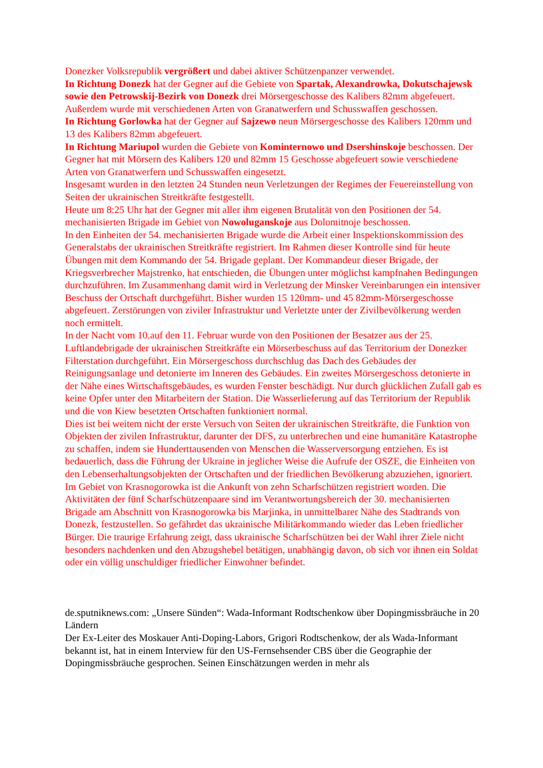Donezker Volksrepublik vergrößert und dabei aktiver Schützenpanzer verwendet.
In Richtung Donezk hat der Gegner auf die Gebiete von Spartak, Alexandrowka, Dokutschajewsk sowie den Petrowskij-Bezirk von Donezk drei Mörsergeschosse des Kalibers 82mm abgefeuert. Außerdem wurde mit verschiedenen Arten von Granatwerfern und Schusswaffen geschossen.
In Richtung Gorlowka hat der Gegner auf Sajzewo neun Mörsergeschosse des Kalibers 120mm und 13 des Kalibers 82mm abgefeuert.
In Richtung Mariupol wurden die Gebiete von Kominternowo und Dsershinskoje beschossen. Der Gegner hat mit Mörsern des Kalibers 120 und 82mm 15 Geschosse abgefeuert sowie verschiedene Arten von Granatwerfern und Schusswaffen eingesetzt.
Insgesamt wurden in den letzten 24 Stunden neun Verletzungen der Regimes der Feuereinstellung von Seiten der ukrainischen Streitkräfte festgestellt.
Heute um 8:25 Uhr hat der Gegner mit aller ihm eigenen Brutalität von den Positionen der 54. mechanisierten Brigade im Gebiet von Nowoluganskoje aus Dolomitnoje beschossen.
In den Einheiten der 54. mechanisierten Brigade wurde die Arbeit einer Inspektionskommission des Generalstabs der ukrainischen Streitkräfte registriert. Im Rahmen dieser Kontrolle sind für heute Übungen mit dem Kommando der 54. Brigade geplant. Der Kommandeur dieser Brigade, der Kriegsverbrecher Majstrenko, hat entschieden, die Übungen unter möglichst kampfnahen Bedingungen durchzuführen. Im Zusammenhang damit wird in Verletzung der Minsker Vereinbarungen ein intensiver Beschuss der Ortschaft durchgeführt. Bisher wurden 15 120mm- und 45 82mm-Mörsergeschosse abgefeuert. Zerstörungen von ziviler Infrastruktur und Verletzte unter der Zivilbevölkerung werden noch ermittelt.
In der Nacht vom 10.auf den 11. Februar wurde von den Positionen der Besatzer aus der 25. Luftlandebrigade der ukrainischen Streitkräfte ein Mörserbeschuss auf das Territorium der Donezker Filterstation durchgeführt. Ein Mörsergeschoss durchschlug das Dach des Gebäudes der Reinigungsanlage und detonierte im Inneren des Gebäudes. Ein zweites Mörsergeschoss detonierte in der Nähe eines Wirtschaftsgebäudes, es wurden Fenster beschädigt. Nur durch glücklichen Zufall gab es keine Opfer unter den Mitarbeitern der Station. Die Wasserlieferung auf das Territorium der Republik und die von Kiew besetzten Ortschaften funktioniert normal.
Dies ist bei weitem nicht der erste Versuch von Seiten der ukrainischen Streitkräfte, die Funktion von Objekten der zivilen Infrastruktur, darunter der DFS, zu unterbrechen und eine humanitäre Katastrophe zu schaffen, indem sie Hunderttausenden von Menschen die Wasserversorgung entziehen. Es ist bedauerlich, dass die Führung der Ukraine in jeglicher Weise die Aufrufe der OSZE, die Einheiten von den Lebenserhaltungsobjekten der Ortschaften und der friedlichen Bevölkerung abzuziehen, ignoriert.
Im Gebiet von Krasnogorowka ist die Ankunft von zehn Scharfschützen registriert worden. Die Aktivitäten der fünf Scharfschützenpaare sind im Verantwortungsbereich der 30. mechanisierten Brigade am Abschnitt von Krasnogorowka bis Marjinka, in unmittelbarer Nähe des Stadtrands von Donezk, festzustellen. So gefährdet das ukrainische Militärkommando wieder das Leben friedlicher Bürger. Die traurige Erfahrung zeigt, dass ukrainische Scharfschützen bei der Wahl ihrer Ziele nicht besonders nachdenken und den Abzugshebel betätigen, unabhängig davon, ob sich vor ihnen ein Soldat oder ein völlig unschuldiger friedlicher Einwohner befindet.
de.sputniknews.com: „Unsere Sünden“: Wada-Informant Rodtschenkow über Dopingmissbräuche in 20 Ländern
Der Ex-Leiter des Moskauer Anti-Doping-Labors, Grigori Rodtschenkow, der als Wada-Informant bekannt ist, hat in einem Interview für den US-Fernsehsender CBS über die Geographie der Dopingmissbräuche gesprochen. Seinen Einschätzungen werden in mehr als